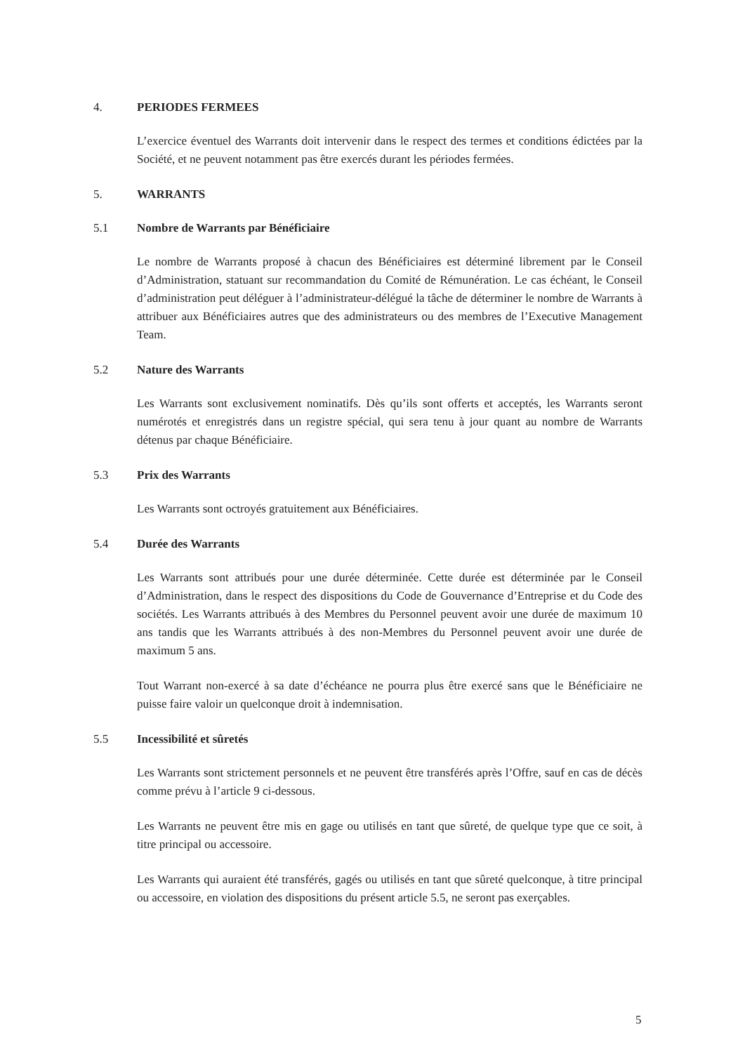4. PERIODES FERMEES
L’exercice éventuel des Warrants doit intervenir dans le respect des termes et conditions édictées par la Société, et ne peuvent notamment pas être exercés durant les périodes fermées.
5. WARRANTS
5.1 Nombre de Warrants par Bénéficiaire
Le nombre de Warrants proposé à chacun des Bénéficiaires est déterminé librement par le Conseil d’Administration, statuant sur recommandation du Comité de Rémunération. Le cas échéant, le Conseil d’administration peut déléguer à l’administrateur-délégué la tâche de déterminer le nombre de Warrants à attribuer aux Bénéficiaires autres que des administrateurs ou des membres de l’Executive Management Team.
5.2 Nature des Warrants
Les Warrants sont exclusivement nominatifs. Dès qu’ils sont offerts et acceptés, les Warrants seront numérotés et enregistrés dans un registre spécial, qui sera tenu à jour quant au nombre de Warrants détenus par chaque Bénéficiaire.
5.3 Prix des Warrants
Les Warrants sont octroyés gratuitement aux Bénéficiaires.
5.4 Durée des Warrants
Les Warrants sont attribués pour une durée déterminée. Cette durée est déterminée par le Conseil d’Administration, dans le respect des dispositions du Code de Gouvernance d’Entreprise et du Code des sociétés. Les Warrants attribués à des Membres du Personnel peuvent avoir une durée de maximum 10 ans tandis que les Warrants attribués à des non-Membres du Personnel peuvent avoir une durée de maximum 5 ans.
Tout Warrant non-exercé à sa date d’échéance ne pourra plus être exercé sans que le Bénéficiaire ne puisse faire valoir un quelconque droit à indemnisation.
5.5 Incessibilité et sûretés
Les Warrants sont strictement personnels et ne peuvent être transférés après l’Offre, sauf en cas de décès comme prévu à l’article 9 ci-dessous.
Les Warrants ne peuvent être mis en gage ou utilisés en tant que sûreté, de quelque type que ce soit, à titre principal ou accessoire.
Les Warrants qui auraient été transférés, gagés ou utilisés en tant que sûreté quelconque, à titre principal ou accessoire, en violation des dispositions du présent article 5.5, ne seront pas exerçables.
5